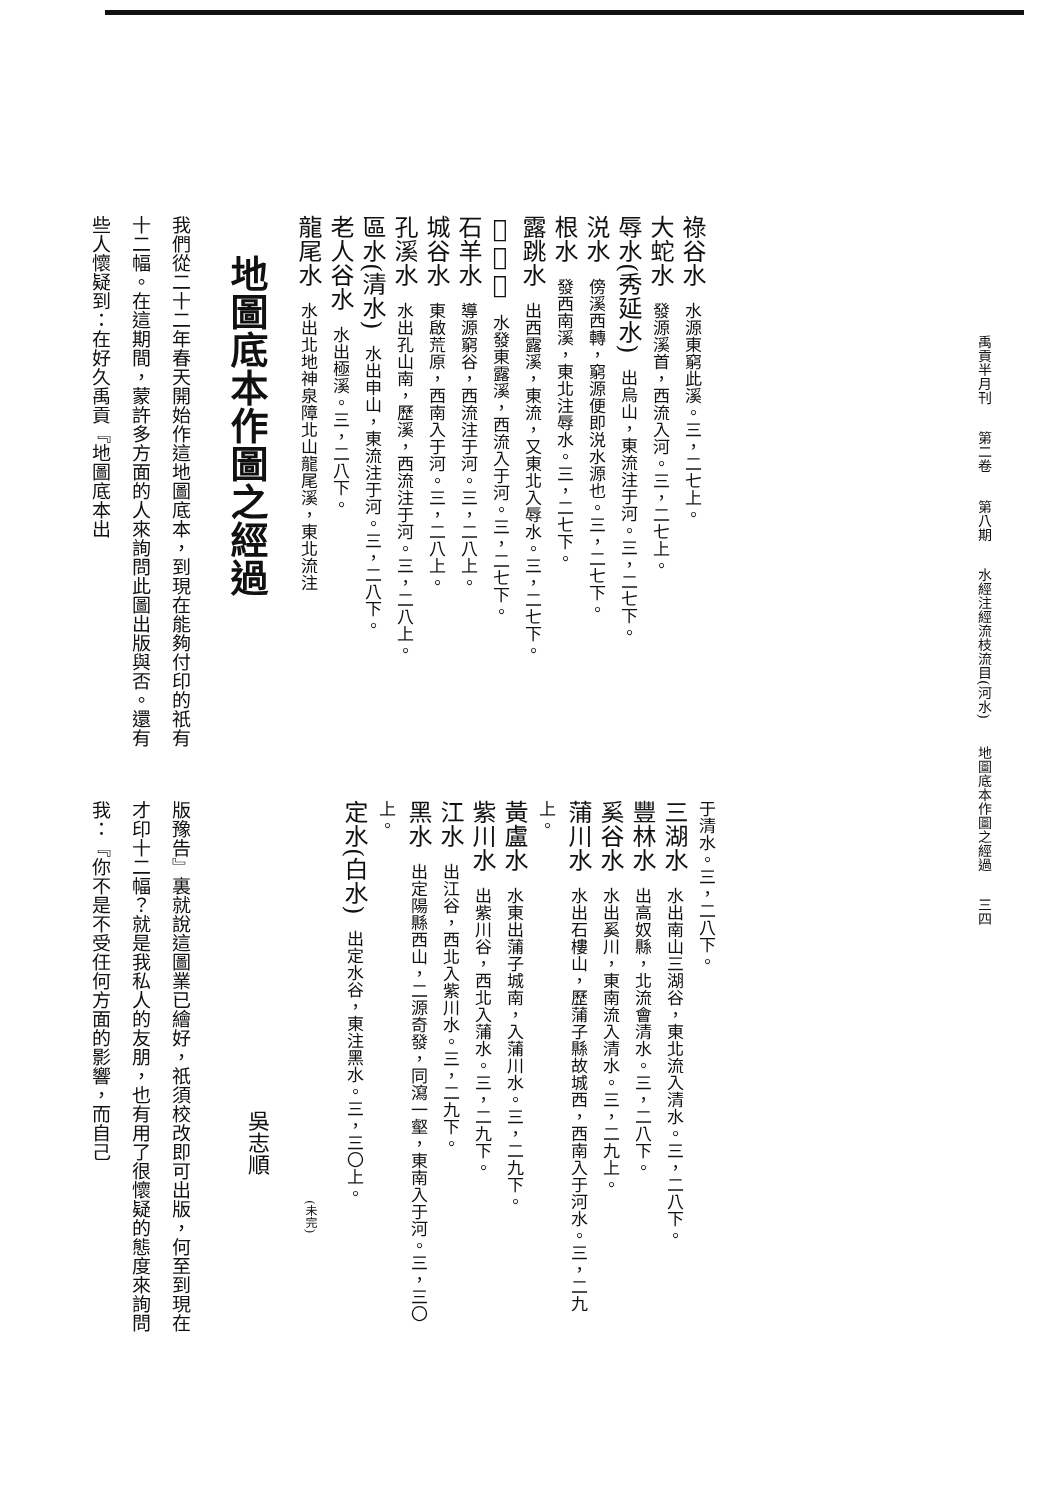禹貢半月刊 第二卷 第八期 水經注經流枝流目(河水) 地圖底本作圖之經過 三四
祿谷水 水源東窮此溪。三，二七上。
大蛇水 發源溪首，西流入河。三，二七上。
辱水(秀延水) 出烏山，東流注于河。三，二七下。
涚水 傍溪西轉，窮源便即涚水源也。三，二七下。
根水 發西南溪，東北注辱水。三，二七下。
露跳水 出西露溪，東流，又東北入辱水。三，二七下。
𥟖支水 水發東露溪，西流入于河。三，二七下。
石羊水 導源窮谷，西流注于河。三，二八上。
城谷水 東啟荒原，西南入于河。三，二八上。
孔溪水 水出孔山南，歷溪，西流注于河。三，二八上。
區水(清水) 水出申山，東流注于河。三，二八下。
老人谷水 水出極溪。三，二八下。
龍尾水 水出北地神泉障北山龍尾溪，東北流注
地圖底本作圖之經過
我們從二十二年春天開始作這地圖底本，到現在能夠付印的祇有十二幅。在這期間，蒙許多方面的人來詢問此圖出版與否。還有些人懷疑到：在好久禹貢『地圖底本出
于清水。三，二八下。
三湖水 水出南山三湖谷，東北流入清水。三，二八下。
豐林水 出高奴縣，北流會清水。三，二八下。
奚谷水 水出奚川，東南流入清水。三，二九上。
蒲川水 水出石樓山，歷蒲子縣故城西，西南入于河水。三，二九上。
黃盧水 水東出蒲子城南，入蒲川水。三，二九下。
紫川水 出紫川谷，西北入蒲水。三，二九下。
江水 出江谷，西北入紫川水。三，二九下。
黑水 出定陽縣西山，二源奇發，同瀉一壑，東南入于河。三，三〇上。
定水(白水) 出定水谷，東注黑水。三，三〇上。
(未完)
吳志順
版豫告』裏就說這圖業已繪好，祇須校改即可出版，何至到現在才印十二幅？就是我私人的友朋，也有用了很懷疑的態度來詢問我：『你不是不受任何方面的影響，而自己